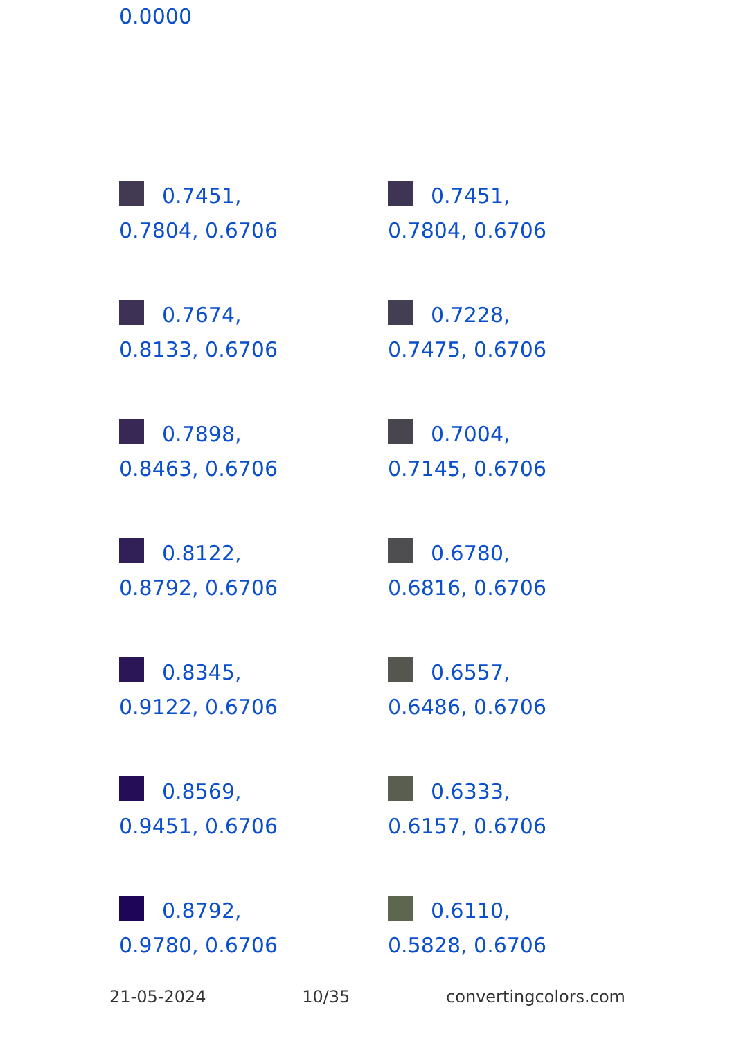0.0000
0.7451, 0.7804, 0.6706
0.7451, 0.7804, 0.6706
0.7674, 0.8133, 0.6706
0.7228, 0.7475, 0.6706
0.7898, 0.8463, 0.6706
0.7004, 0.7145, 0.6706
0.8122, 0.8792, 0.6706
0.6780, 0.6816, 0.6706
0.8345, 0.9122, 0.6706
0.6557, 0.6486, 0.6706
0.8569, 0.9451, 0.6706
0.6333, 0.6157, 0.6706
0.8792, 0.9780, 0.6706
0.6110, 0.5828, 0.6706
21-05-2024 10/35 convertingcolors.com